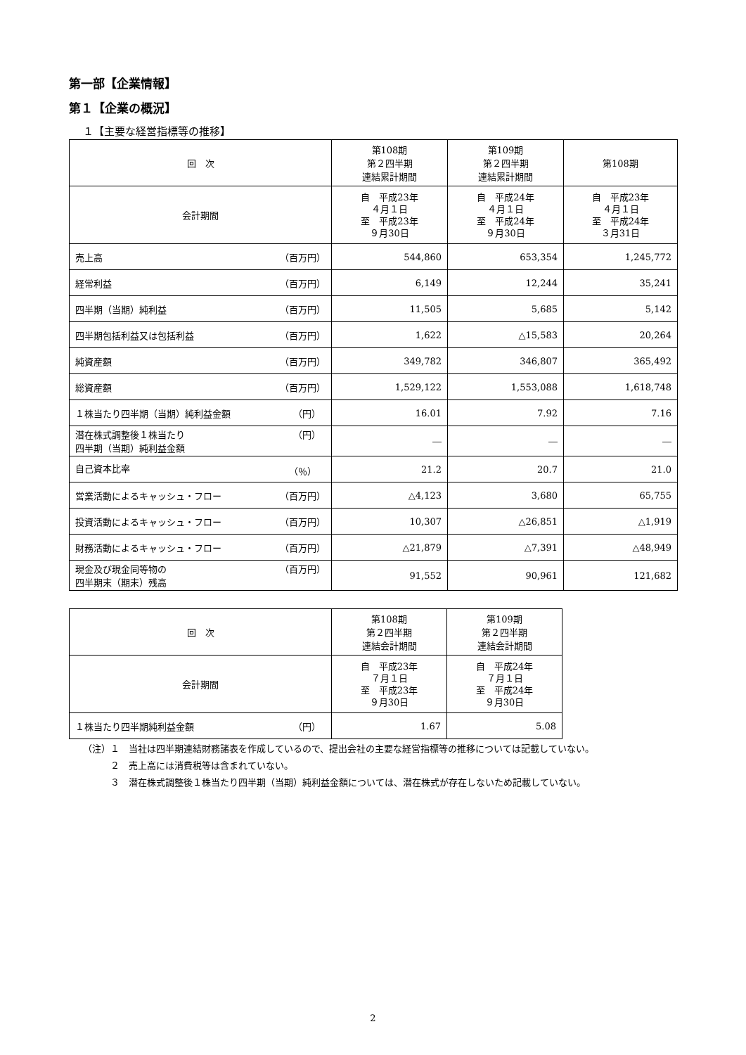第一部【企業情報】
第１【企業の概況】
１【主要な経営指標等の推移】
| 回 次 | 第108期 第２四半期 連結累計期間 | 第109期 第２四半期 連結累計期間 | 第108期 |
| --- | --- | --- | --- |
| 会計期間 | 自 平成23年 ４月１日 至 平成23年 ９月30日 | 自 平成24年 ４月１日 至 平成24年 ９月30日 | 自 平成23年 ４月１日 至 平成24年 ３月31日 |
| 売上高 （百万円） | 544,860 | 653,354 | 1,245,772 |
| 経常利益 （百万円） | 6,149 | 12,244 | 35,241 |
| 四半期（当期）純利益 （百万円） | 11,505 | 5,685 | 5,142 |
| 四半期包括利益又は包括利益 （百万円） | 1,622 | △15,583 | 20,264 |
| 純資産額 （百万円） | 349,782 | 346,807 | 365,492 |
| 総資産額 （百万円） | 1,529,122 | 1,553,088 | 1,618,748 |
| １株当たり四半期（当期）純利益金額 （円） | 16.01 | 7.92 | 7.16 |
| 潜在株式調整後１株当たり 四半期（当期）純利益金額 （円） | ― | ― | ― |
| 自己資本比率 （％） | 21.2 | 20.7 | 21.0 |
| 営業活動によるキャッシュ・フロー （百万円） | △4,123 | 3,680 | 65,755 |
| 投資活動によるキャッシュ・フロー （百万円） | 10,307 | △26,851 | △1,919 |
| 財務活動によるキャッシュ・フロー （百万円） | △21,879 | △7,391 | △48,949 |
| 現金及び現金同等物の 四半期末（期末）残高 （百万円） | 91,552 | 90,961 | 121,682 |
| 回 次 | 第108期 第２四半期 連結会計期間 | 第109期 第２四半期 連結会計期間 |
| --- | --- | --- |
| 会計期間 | 自 平成23年 ７月１日 至 平成23年 ９月30日 | 自 平成24年 ７月１日 至 平成24年 ９月30日 |
| １株当たり四半期純利益金額 （円） | 1.67 | 5.08 |
（注）１　当社は四半期連結財務諸表を作成しているので、提出会社の主要な経営指標等の推移については記載していない。
　　　２　売上高には消費税等は含まれていない。
　　　３　潜在株式調整後１株当たり四半期（当期）純利益金額については、潜在株式が存在しないため記載していない。
2